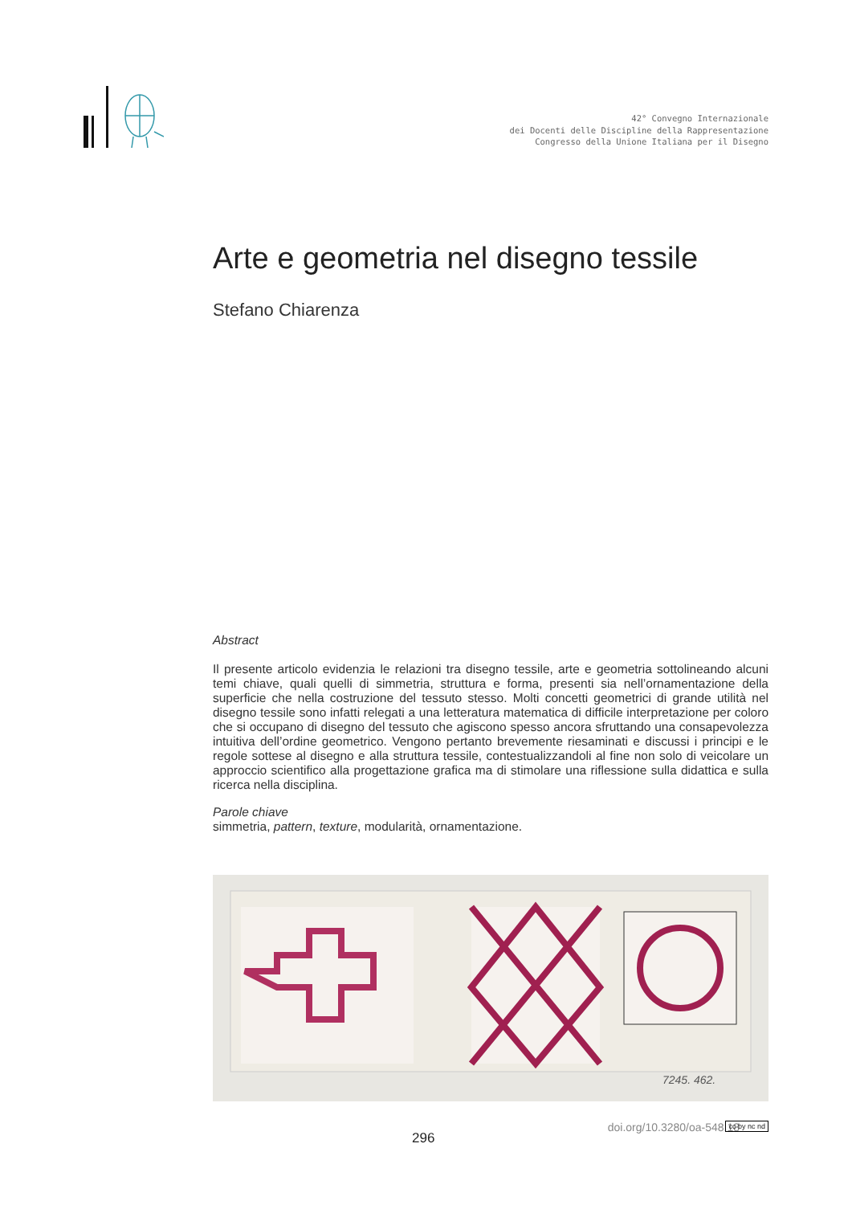42° Convegno Internazionale
dei Docenti delle Discipline della Rappresentazione
Congresso della Unione Italiana per il Disegno
Arte e geometria nel disegno tessile
Stefano Chiarenza
Abstract
Il presente articolo evidenzia le relazioni tra disegno tessile, arte e geometria sottolineando alcuni temi chiave, quali quelli di simmetria, struttura e forma, presenti sia nell’ornamentazione della superficie che nella costruzione del tessuto stesso. Molti concetti geometrici di grande utilità nel disegno tessile sono infatti relegati a una letteratura matematica di difficile interpretazione per coloro che si occupano di disegno del tessuto che agiscono spesso ancora sfruttando una consapevolezza intuitiva dell’ordine geometrico. Vengono pertanto brevemente riesaminati e discussi i principi e le regole sottese al disegno e alla struttura tessile, contestualizzandoli al fine non solo di veicolare un approccio scientifico alla progettazione grafica ma di stimolare una riflessione sulla didattica e sulla ricerca nella disciplina.
Parole chiave
simmetria, pattern, texture, modularità, ornamentazione.
7245. 462.
296
doi.org/10.3280/oa-548.18 cc by nc nd